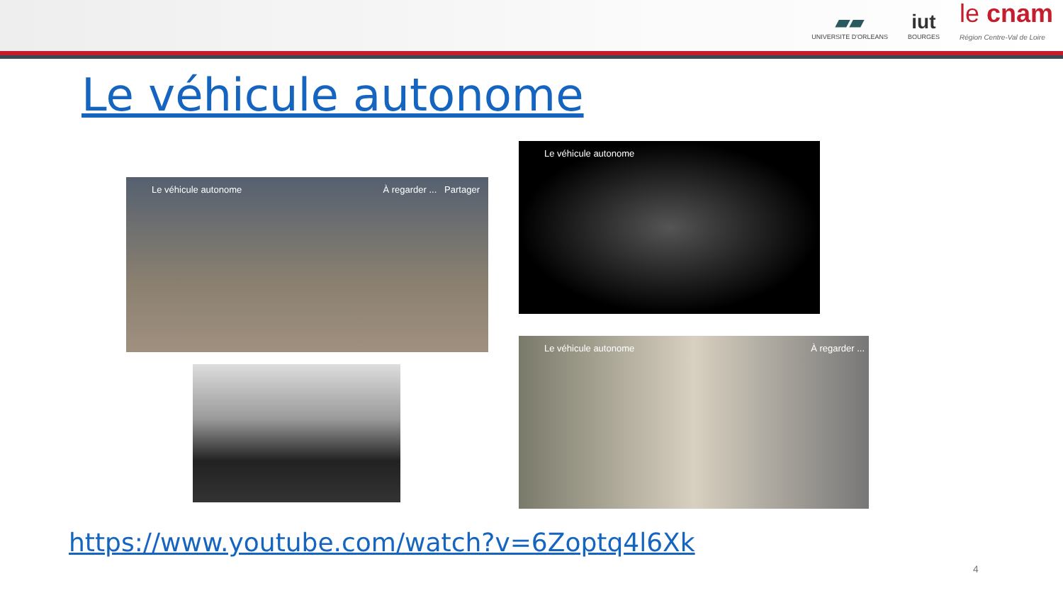▰▰
UNIVERSITE D'ORLEANS
iut
BOURGES
le cnam
Région Centre-Val de Loire
Le véhicule autonome
Le véhicule autonome À regarder ... Partager
Le véhicule autonome
Le véhicule autonome À regarder ...
https://www.youtube.com/watch?v=6Zoptq4l6Xk
4